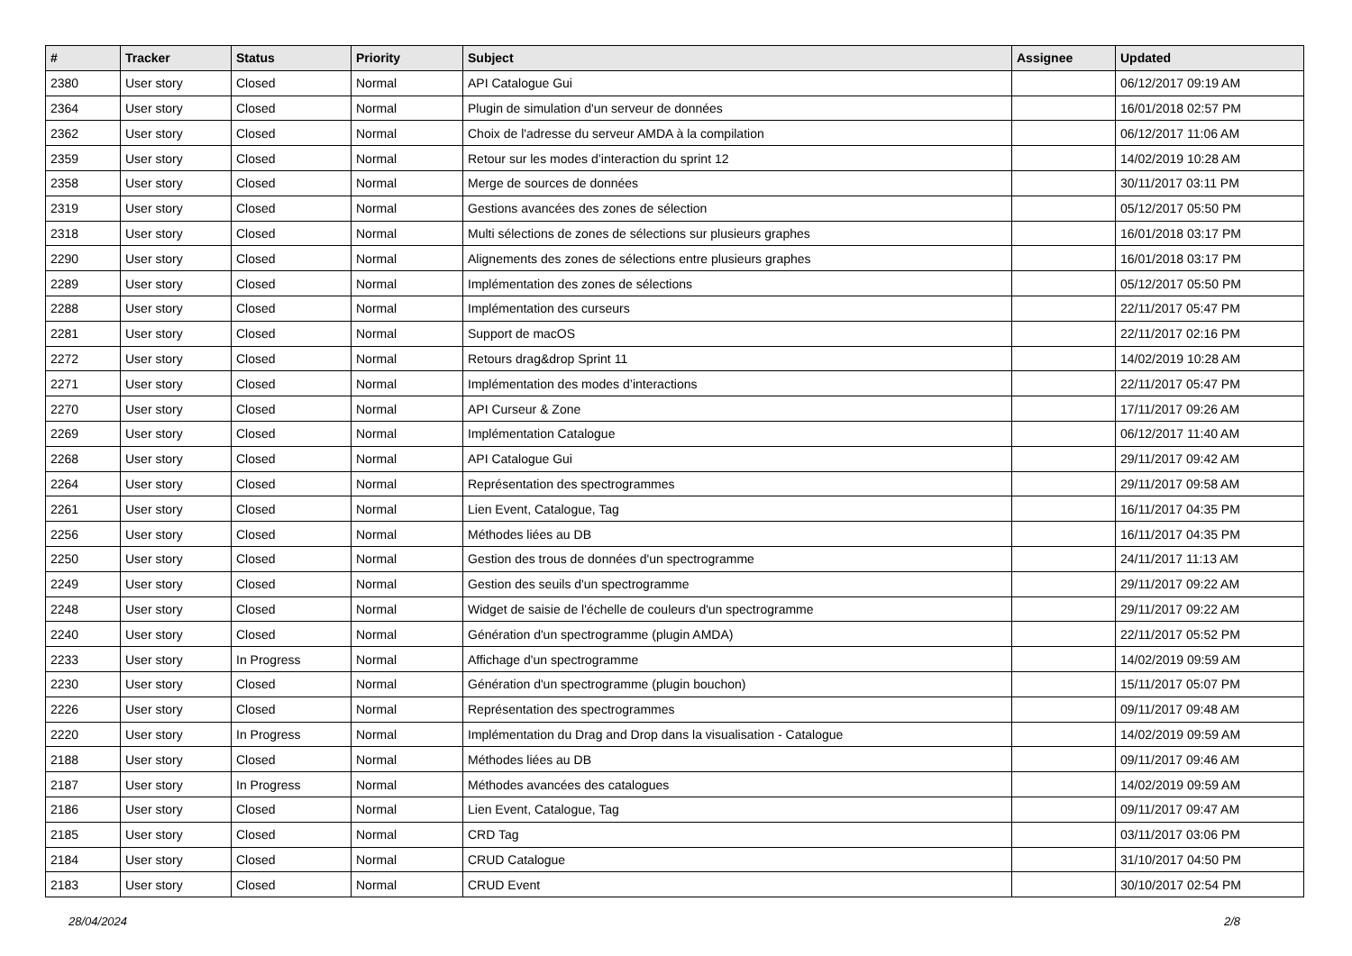| # | Tracker | Status | Priority | Subject | Assignee | Updated |
| --- | --- | --- | --- | --- | --- | --- |
| 2380 | User story | Closed | Normal | API Catalogue Gui | | 06/12/2017 09:19 AM |
| 2364 | User story | Closed | Normal | Plugin de simulation d'un serveur de données | | 16/01/2018 02:57 PM |
| 2362 | User story | Closed | Normal | Choix de l'adresse du serveur AMDA à la compilation | | 06/12/2017 11:06 AM |
| 2359 | User story | Closed | Normal | Retour sur les modes d’interaction du sprint 12 | | 14/02/2019 10:28 AM |
| 2358 | User story | Closed | Normal | Merge de sources de données | | 30/11/2017 03:11 PM |
| 2319 | User story | Closed | Normal | Gestions avancées des zones de sélection | | 05/12/2017 05:50 PM |
| 2318 | User story | Closed | Normal | Multi sélections de zones de sélections sur plusieurs graphes | | 16/01/2018 03:17 PM |
| 2290 | User story | Closed | Normal | Alignements des zones de sélections entre plusieurs graphes | | 16/01/2018 03:17 PM |
| 2289 | User story | Closed | Normal | Implémentation des zones de sélections | | 05/12/2017 05:50 PM |
| 2288 | User story | Closed | Normal | Implémentation des curseurs | | 22/11/2017 05:47 PM |
| 2281 | User story | Closed | Normal | Support de macOS | | 22/11/2017 02:16 PM |
| 2272 | User story | Closed | Normal | Retours drag&drop Sprint 11 | | 14/02/2019 10:28 AM |
| 2271 | User story | Closed | Normal | Implémentation des modes d’interactions | | 22/11/2017 05:47 PM |
| 2270 | User story | Closed | Normal | API Curseur & Zone | | 17/11/2017 09:26 AM |
| 2269 | User story | Closed | Normal | Implémentation Catalogue | | 06/12/2017 11:40 AM |
| 2268 | User story | Closed | Normal | API Catalogue Gui | | 29/11/2017 09:42 AM |
| 2264 | User story | Closed | Normal | Représentation des spectrogrammes | | 29/11/2017 09:58 AM |
| 2261 | User story | Closed | Normal | Lien Event, Catalogue, Tag | | 16/11/2017 04:35 PM |
| 2256 | User story | Closed | Normal | Méthodes liées au DB | | 16/11/2017 04:35 PM |
| 2250 | User story | Closed | Normal | Gestion des trous de données d'un spectrogramme | | 24/11/2017 11:13 AM |
| 2249 | User story | Closed | Normal | Gestion des seuils d'un spectrogramme | | 29/11/2017 09:22 AM |
| 2248 | User story | Closed | Normal | Widget de saisie de l'échelle de couleurs d'un spectrogramme | | 29/11/2017 09:22 AM |
| 2240 | User story | Closed | Normal | Génération d'un spectrogramme (plugin AMDA) | | 22/11/2017 05:52 PM |
| 2233 | User story | In Progress | Normal | Affichage d'un spectrogramme | | 14/02/2019 09:59 AM |
| 2230 | User story | Closed | Normal | Génération d'un spectrogramme (plugin bouchon) | | 15/11/2017 05:07 PM |
| 2226 | User story | Closed | Normal | Représentation des spectrogrammes | | 09/11/2017 09:48 AM |
| 2220 | User story | In Progress | Normal | Implémentation du Drag and Drop dans la visualisation - Catalogue | | 14/02/2019 09:59 AM |
| 2188 | User story | Closed | Normal | Méthodes liées au DB | | 09/11/2017 09:46 AM |
| 2187 | User story | In Progress | Normal | Méthodes avancées des catalogues | | 14/02/2019 09:59 AM |
| 2186 | User story | Closed | Normal | Lien Event, Catalogue, Tag | | 09/11/2017 09:47 AM |
| 2185 | User story | Closed | Normal | CRD Tag | | 03/11/2017 03:06 PM |
| 2184 | User story | Closed | Normal | CRUD Catalogue | | 31/10/2017 04:50 PM |
| 2183 | User story | Closed | Normal | CRUD Event | | 30/10/2017 02:54 PM |
28/04/2024 2/8